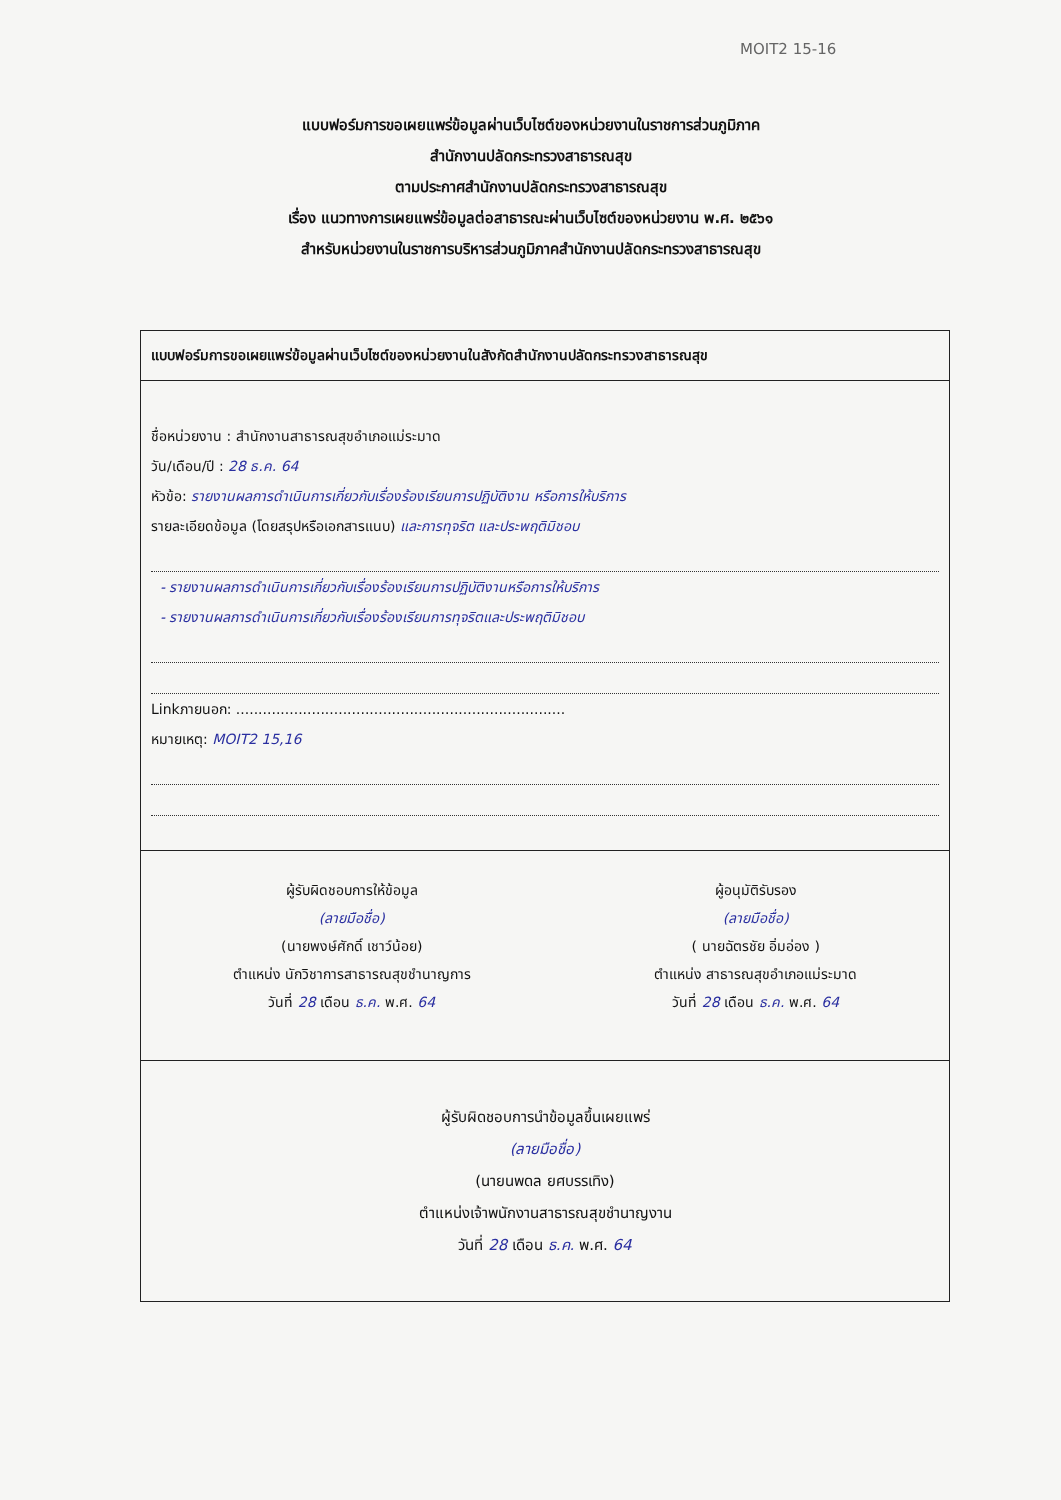MOIT2 15-16
แบบฟอร์มการขอเผยแพร่ข้อมูลผ่านเว็บไซต์ของหน่วยงานในราชการส่วนภูมิภาค
สำนักงานปลัดกระทรวงสาธารณสุข
ตามประกาศสำนักงานปลัดกระทรวงสาธารณสุข
เรื่อง แนวทางการเผยแพร่ข้อมูลต่อสาธารณะผ่านเว็บไซต์ของหน่วยงาน พ.ศ. ๒๕๖๑
สำหรับหน่วยงานในราชการบริหารส่วนภูมิภาคสำนักงานปลัดกระทรวงสาธารณสุข
แบบฟอร์มการขอเผยแพร่ข้อมูลผ่านเว็บไซต์ของหน่วยงานในสังกัดสำนักงานปลัดกระทรวงสาธารณสุข
ชื่อหน่วยงาน : สำนักงานสาธารณสุขอำเภอแม่ระมาด
วัน/เดือน/ปี : 28 ธ.ค. 64
หัวข้อ: รายงานผลการดำเนินการเกี่ยวกับเรื่องร้องเรียนการปฏิบัติงาน หรือการให้บริการ
รายละเอียดข้อมูล (โดยสรุปหรือเอกสารแนบ) และการทุจริต และประพฤติมิชอบ
- รายงานผลการดำเนินการเกี่ยวกับเรื่องร้องเรียนการปฏิบัติงานหรือการให้บริการ
- รายงานผลการดำเนินการเกี่ยวกับเรื่องร้องเรียนการทุจริตและประพฤติมิชอบ
Linkภายนอก: ..........................................................................
หมายเหตุ: MOIT2 15,16
ผู้รับผิดชอบการให้ข้อมูล
(ลายมือชื่อ)
(นายพงษ์ศักดิ์ เชาว์น้อย)
ตำแหน่ง นักวิชาการสาธารณสุขชำนาญการ
วันที่ 28 เดือน ธ.ค. พ.ศ. 64
ผู้อนุมัติรับรอง
(ลายมือชื่อ)
( นายฉัตรชัย อิ่มอ่อง )
ตำแหน่ง สาธารณสุขอำเภอแม่ระมาด
วันที่ 28 เดือน ธ.ค. พ.ศ. 64
ผู้รับผิดชอบการนำข้อมูลขึ้นเผยแพร่
(ลายมือชื่อ)
(นายนพดล ยศบรรเทิง)
ตำแหน่งเจ้าพนักงานสาธารณสุขชำนาญงาน
วันที่ 28 เดือน ธ.ค. พ.ศ. 64